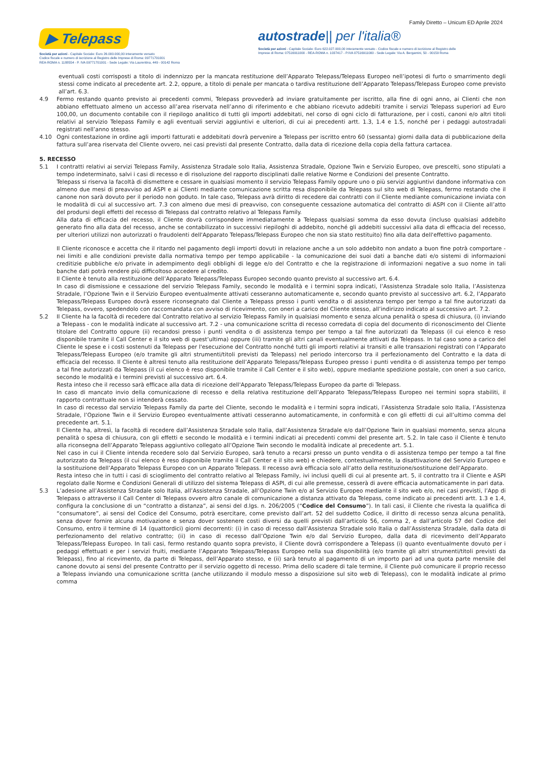Family Diretto – Unicum ED Aprile 2024
▶ Telepass
Società per azioni - Capitale Sociale: Euro 26.000.000,00 interamente versato
Codice fiscale e numero di iscrizione al Registro delle Imprese di Roma: 09771701001
REA-ROMA n. 1188554 - P. IVA 09771701001 - Sede Legale: Via Laurentina, 449 - 00142 Roma
autostrade|| per l'italia®
Società per azioni - Capitale Sociale: Euro 622.027.000,00 interamente versato - Codice fiscale e numero di iscrizione al Registro delle Imprese di Roma: 07516911000 - REA-ROMA n. 1037417 - P.IVA 07516911000 - Sede Legale: Via A. Bergamini, 50 - 00159 Roma
eventuali costi corrisposti a titolo di indennizzo per la mancata restituzione dell’Apparato Telepass/Telepass Europeo nell’ipotesi di furto o smarrimento degli stessi come indicato al precedente art. 2.2, oppure, a titolo di penale per mancata o tardiva restituzione dell’Apparato Telepass/Telepass Europeo come previsto all’art. 6.3.
4.9 Fermo restando quanto previsto ai precedenti commi, Telepass provvederà ad inviare gratuitamente per iscritto, alla fine di ogni anno, ai Clienti che non abbiano effettuato almeno un accesso all’area riservata nell’anno di riferimento e che abbiano ricevuto addebiti tramite i servizi Telepass superiori ad Euro 100,00, un documento contabile con il riepilogo analitico di tutti gli importi addebitati, nel corso di ogni ciclo di fatturazione, per i costi, canoni e/o altri titoli relativi al servizio Telepass Family e agli eventuali servizi aggiuntivi e ulteriori, di cui ai precedenti artt. 1.3, 1.4 e 1.5, nonché per i pedaggi autostradali registrati nell’anno stesso.
4.10 Ogni contestazione in ordine agli importi fatturati e addebitati dovrà pervenire a Telepass per iscritto entro 60 (sessanta) giorni dalla data di pubblicazione della fattura sull’area riservata del Cliente ovvero, nei casi previsti dal presente Contratto, dalla data di ricezione della copia della fattura cartacea.
5. RECESSO
5.1 I contratti relativi ai servizi Telepass Family, Assistenza Stradale solo Italia, Assistenza Stradale, Opzione Twin e Servizio Europeo, ove prescelti, sono stipulati a tempo indeterminato, salvi i casi di recesso e di risoluzione del rapporto disciplinati dalle relative Norme e Condizioni del presente Contratto.
Telepass si riserva la facoltà di dismettere e cessare in qualsiasi momento il servizio Telepass Family oppure uno o più servizi aggiuntivi dandone informativa con almeno due mesi di preavviso ad ASPI e ai Clienti mediante comunicazione scritta resa disponibile da Telepass sul sito web di Telepass, fermo restando che il canone non sarà dovuto per il periodo non goduto. In tale caso, Telepass avrà diritto di recedere dai contratti con il Cliente mediante comunicazione inviata con le modalità di cui al successivo art. 7.3 con almeno due mesi di preavviso, con conseguente cessazione automatica del contratto di ASPI con il Cliente all’atto del prodursi degli effetti del recesso di Telepass dal contratto relativo al Telepass Family.
Alla data di efficacia del recesso, il Cliente dovrà corrispondere immediatamente a Telepass qualsiasi somma da esso dovuta (incluso qualsiasi addebito generato fino alla data del recesso, anche se contabilizzato in successivi riepiloghi di addebito, nonché gli addebiti successivi alla data di efficacia del recesso, per ulteriori utilizzi non autorizzati o fraudolenti dell'Apparato Telepass/Telepass Europeo che non sia stato restituito) fino alla data dell'effettivo pagamento.
Il Cliente riconosce e accetta che il ritardo nel pagamento degli importi dovuti in relazione anche a un solo addebito non andato a buon fine potrà comportare - nei limiti e alle condizioni previste dalla normativa tempo per tempo applicabile - la comunicazione dei suoi dati a banche dati e/o sistemi di informazioni creditizie pubbliche e/o private in adempimento degli obblighi di legge e/o del Contratto e che la registrazione di informazioni negative a suo nome in tali banche dati potrà rendere più difficoltoso accedere al credito.
Il Cliente è tenuto alla restituzione dell’Apparato Telepass/Telepass Europeo secondo quanto previsto al successivo art. 6.4.
In caso di dismissione e cessazione del servizio Telepass Family, secondo le modalità e i termini sopra indicati, l’Assistenza Stradale solo Italia, l’Assistenza Stradale, l’Opzione Twin e il Servizio Europeo eventualmente attivati cesseranno automaticamente e, secondo quanto previsto al successivo art. 6.2, l’Apparato Telepass/Telepass Europeo dovrà essere riconsegnato dal Cliente a Telepass presso i punti vendita o di assistenza tempo per tempo a tal fine autorizzati da Telepass, ovvero, spedendolo con raccomandata con avviso di ricevimento, con oneri a carico del Cliente stesso, all’indirizzo indicato al successivo art. 7.2.
5.2 Il Cliente ha la facoltà di recedere dal Contratto relativo al servizio Telepass Family in qualsiasi momento e senza alcuna penalità o spesa di chiusura, (i) inviando a Telepass - con le modalità indicate al successivo art. 7.2 - una comunicazione scritta di recesso corredata di copia del documento di riconoscimento del Cliente titolare del Contratto oppure (ii) recandosi presso i punti vendita o di assistenza tempo per tempo a tal fine autorizzati da Telepass (il cui elenco è reso disponibile tramite il Call Center e il sito web di quest’ultima) oppure (iii) tramite gli altri canali eventualmente attivati da Telepass. In tal caso sono a carico del Cliente le spese e i costi sostenuti da Telepass per l'esecuzione del Contratto nonché tutti gli importi relativi ai transiti e alle transazioni registrati con l’Apparato Telepass/Telepass Europeo (e/o tramite gli altri strumenti/titoli previsti da Telepass) nel periodo intercorso tra il perfezionamento del Contratto e la data di efficacia del recesso. Il Cliente è altresì tenuto alla restituzione dell’Apparato Telepass/Telepass Europeo presso i punti vendita o di assistenza tempo per tempo a tal fine autorizzati da Telepass (il cui elenco è reso disponibile tramite il Call Center e il sito web), oppure mediante spedizione postale, con oneri a suo carico, secondo le modalità e i termini previsti al successivo art. 6.4.
Resta inteso che il recesso sarà efficace alla data di ricezione dell'Apparato Telepass/Telepass Europeo da parte di Telepass.
In caso di mancato invio della comunicazione di recesso e della relativa restituzione dell’Apparato Telepass/Telepass Europeo nei termini sopra stabiliti, il rapporto contrattuale non si intenderà cessato.
In caso di recesso dal servizio Telepass Family da parte del Cliente, secondo le modalità e i termini sopra indicati, l’Assistenza Stradale solo Italia, l’Assistenza Stradale, l’Opzione Twin e il Servizio Europeo eventualmente attivati cesseranno automaticamente, in conformità e con gli effetti di cui all’ultimo comma del precedente art. 5.1.
Il Cliente ha, altresì, la facoltà di recedere dall’Assistenza Stradale solo Italia, dall’Assistenza Stradale e/o dall’Opzione Twin in qualsiasi momento, senza alcuna penalità o spesa di chiusura, con gli effetti e secondo le modalità e i termini indicati ai precedenti commi del presente art. 5.2. In tale caso il Cliente è tenuto alla riconsegna dell’Apparato Telepass aggiuntivo collegato all’Opzione Twin secondo le modalità indicate al precedente art. 5.1.
Nel caso in cui il Cliente intenda recedere solo dal Servizio Europeo, sarà tenuto a recarsi presso un punto vendita o di assistenza tempo per tempo a tal fine autorizzato da Telepass (il cui elenco è reso disponibile tramite il Call Center e il sito web) e chiedere, contestualmente, la disattivazione del Servizio Europeo e la sostituzione dell’Apparato Telepass Europeo con un Apparato Telepass. Il recesso avrà efficacia solo all’atto della restituzione/sostituzione dell’Apparato.
Resta inteso che in tutti i casi di scioglimento del contratto relativo al Telepass Family, ivi inclusi quelli di cui al presente art. 5, il contratto tra il Cliente e ASPI regolato dalle Norme e Condizioni Generali di utilizzo del sistema Telepass di ASPI, di cui alle premesse, cesserà di avere efficacia automaticamente in pari data.
5.3 L’adesione all’Assistenza Stradale solo Italia, all’Assistenza Stradale, all’Opzione Twin e/o al Servizio Europeo mediante il sito web e/o, nei casi previsti, l’App di Telepass o attraverso il Call Center di Telepass ovvero altro canale di comunicazione a distanza attivato da Telepass, come indicato ai precedenti artt. 1.3 e 1.4, configura la conclusione di un “contratto a distanza”, ai sensi del d.lgs. n. 206/2005 (“Codice del Consumo”). In tali casi, il Cliente che rivesta la qualifica di “consumatore”, ai sensi del Codice del Consumo, potrà esercitare, come previsto dall’art. 52 del suddetto Codice, il diritto di recesso senza alcuna penalità, senza dover fornire alcuna motivazione e senza dover sostenere costi diversi da quelli previsti dall’articolo 56, comma 2, e dall’articolo 57 del Codice del Consumo, entro il termine di 14 (quattordici) giorni decorrenti: (i) in caso di recesso dall’Assistenza Stradale solo Italia o dall’Assistenza Stradale, dalla data di perfezionamento del relativo contratto; (ii) in caso di recesso dall’Opzione Twin e/o dal Servizio Europeo, dalla data di ricevimento dell’Apparato Telepass/Telepass Europeo. In tali casi, fermo restando quanto sopra previsto, il Cliente dovrà corrispondere a Telepass (i) quanto eventualmente dovuto per i pedaggi effettuati e per i servizi fruiti, mediante l’Apparato Telepass/Telepass Europeo nella sua disponibilità (e/o tramite gli altri strumenti/titoli previsti da Telepass), fino al ricevimento, da parte di Telepass, dell’Apparato stesso, e (ii) sarà tenuto al pagamento di un importo pari ad una quota parte mensile del canone dovuto ai sensi del presente Contratto per il servizio oggetto di recesso. Prima dello scadere di tale termine, il Cliente può comunicare il proprio recesso a Telepass inviando una comunicazione scritta (anche utilizzando il modulo messo a disposizione sul sito web di Telepass), con le modalità indicate al primo comma